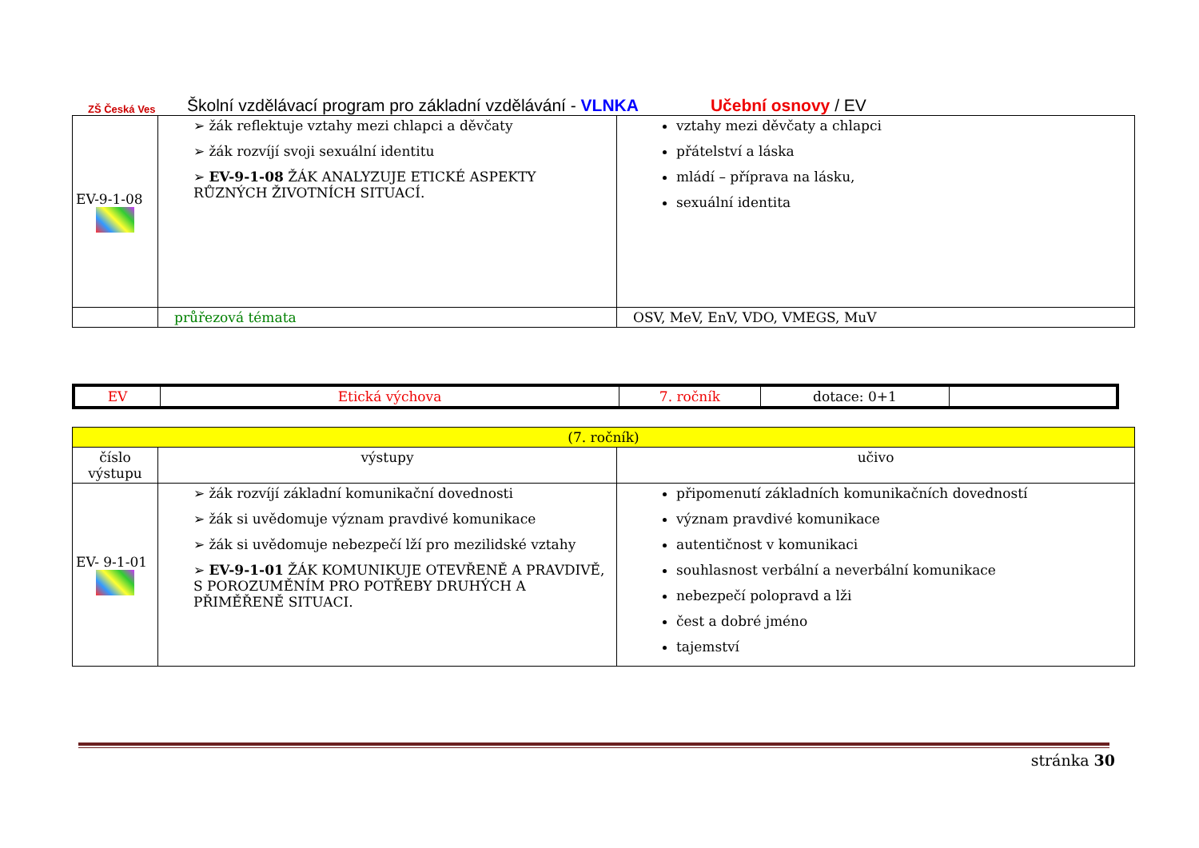ZŠ Česká Ves
Školní vzdělávací program pro základní vzdělávání - VLNKA Učební osnovy / EV
| EV-9-1-08 | ➢ žák reflektuje vztahy mezi chlapci a děvčaty ➢ žák rozvíjí svoji sexuální identitu ➢ EV-9-1-08 ŽÁK ANALYZUJE ETICKÉ ASPEKTY RŮZNÝCH ŽIVOTNÍCH SITUACÍ. | vztahy mezi děvčaty a chlapci přátelství a láska mládí – příprava na lásku, sexuální identita |
| | průřezová témata | OSV, MeV, EnV, VDO, VMEGS, MuV |
| EV | Etická výchova | 7. ročník | dotace: 0+1 | |
| (7. ročník) | | |
| číslo výstupu | výstupy | učivo |
| EV- 9-1-01 | ➢ žák rozvíjí základní komunikační dovednosti ➢ žák si uvědomuje význam pravdivé komunikace ➢ žák si uvědomuje nebezpečí lží pro mezilidské vztahy ➢ EV-9-1-01 ŽÁK KOMUNIKUJE OTEVŘENĚ A PRAVDIVĚ, S POROZUMĚNÍM PRO POTŘEBY DRUHÝCH A PŘIMĚŘENĚ SITUACI. | připomenutí základních komunikačních dovedností význam pravdivé komunikace autentičnost v komunikaci souhlasnost verbální a neverbální komunikace nebezpečí polopravd a lži čest a dobré jméno tajemství |
stránka 30